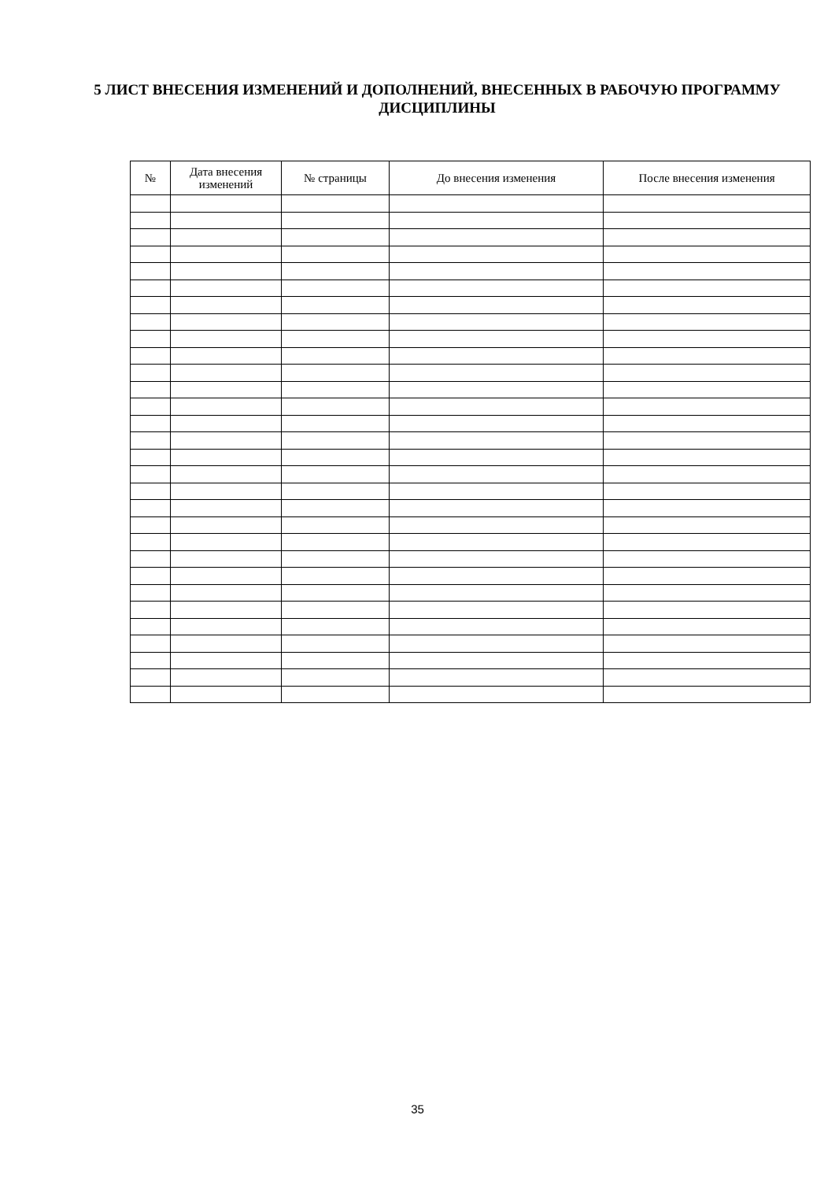5 ЛИСТ ВНЕСЕНИЯ ИЗМЕНЕНИЙ И ДОПОЛНЕНИЙ, ВНЕСЕННЫХ В РАБОЧУЮ ПРОГРАММУ ДИСЦИПЛИНЫ
| № | Дата внесения изменений | № страницы | До внесения изменения | После внесения изменения |
| --- | --- | --- | --- | --- |
35